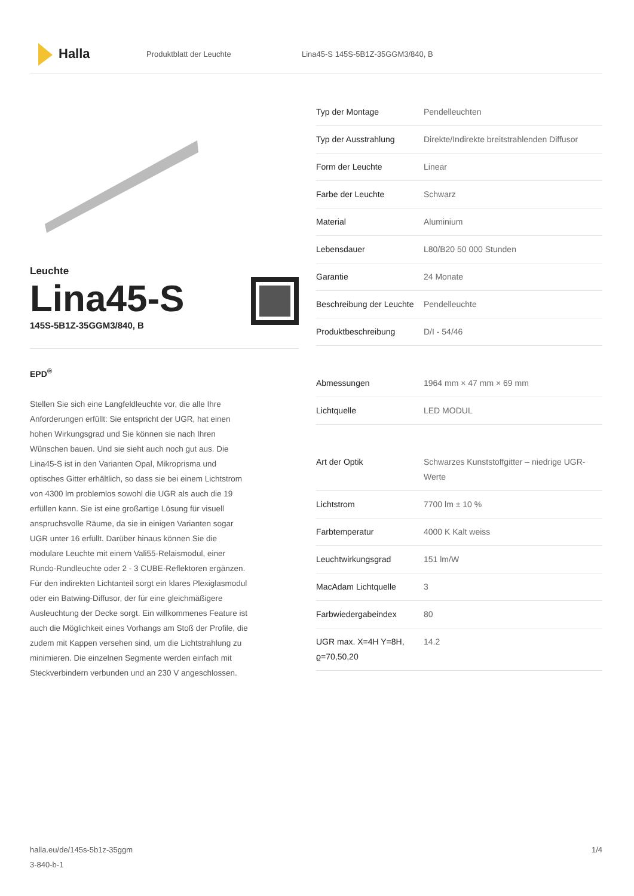Halla
Produktblatt der Leuchte
Lina45-S 145S-5B1Z-35GGM3/840, B
Leuchte
Lina45-S
145S-5B1Z-35GGM3/840, B
EPD<sup>®</sup>
Stellen Sie sich eine Langfeldleuchte vor, die alle Ihre Anforderungen erfüllt: Sie entspricht der UGR, hat einen hohen Wirkungsgrad und Sie können sie nach Ihren Wünschen bauen. Und sie sieht auch noch gut aus. Die Lina45-S ist in den Varianten Opal, Mikroprisma und optisches Gitter erhältlich, so dass sie bei einem Lichtstrom von 4300 lm problemlos sowohl die UGR als auch die 19 erfüllen kann. Sie ist eine großartige Lösung für visuell anspruchsvolle Räume, da sie in einigen Varianten sogar UGR unter 16 erfüllt. Darüber hinaus können Sie die modulare Leuchte mit einem Vali55-Relaismodul, einer Rundo-Rundleuchte oder 2 - 3 CUBE-Reflektoren ergänzen. Für den indirekten Lichtanteil sorgt ein klares Plexiglasmodul oder ein Batwing-Diffusor, der für eine gleichmäßigere Ausleuchtung der Decke sorgt. Ein willkommenes Feature ist auch die Möglichkeit eines Vorhangs am Stoß der Profile, die zudem mit Kappen versehen sind, um die Lichtstrahlung zu minimieren. Die einzelnen Segmente werden einfach mit Steckverbindern verbunden und an 230 V angeschlossen.
| Typ der Montage | Pendelleuchten |
| Typ der Ausstrahlung | Direkte/Indirekte breitstrahlenden Diffusor |
| Form der Leuchte | Linear |
| Farbe der Leuchte | Schwarz |
| Material | Aluminium |
| Lebensdauer | L80/B20 50 000 Stunden |
| Garantie | 24 Monate |
| Beschreibung der Leuchte | Pendelleuchte |
| Produktbeschreibung | D/I - 54/46 |
| Abmessungen | 1964 mm × 47 mm × 69 mm |
| Lichtquelle | LED MODUL |
| Art der Optik | Schwarzes Kunststoffgitter – niedrige UGR-Werte |
| Lichtstrom | 7700 lm ± 10 % |
| Farbtemperatur | 4000 K Kalt weiss |
| Leuchtwirkungsgrad | 151 lm/W |
| MacAdam Lichtquelle | 3 |
| Farbwiedergabeindex | 80 |
| UGR max. X=4H Y=8H, ϱ=70,50,20 | 14.2 |
halla.eu/de/145s-5b1z-35ggm
3-840-b-1
1/4